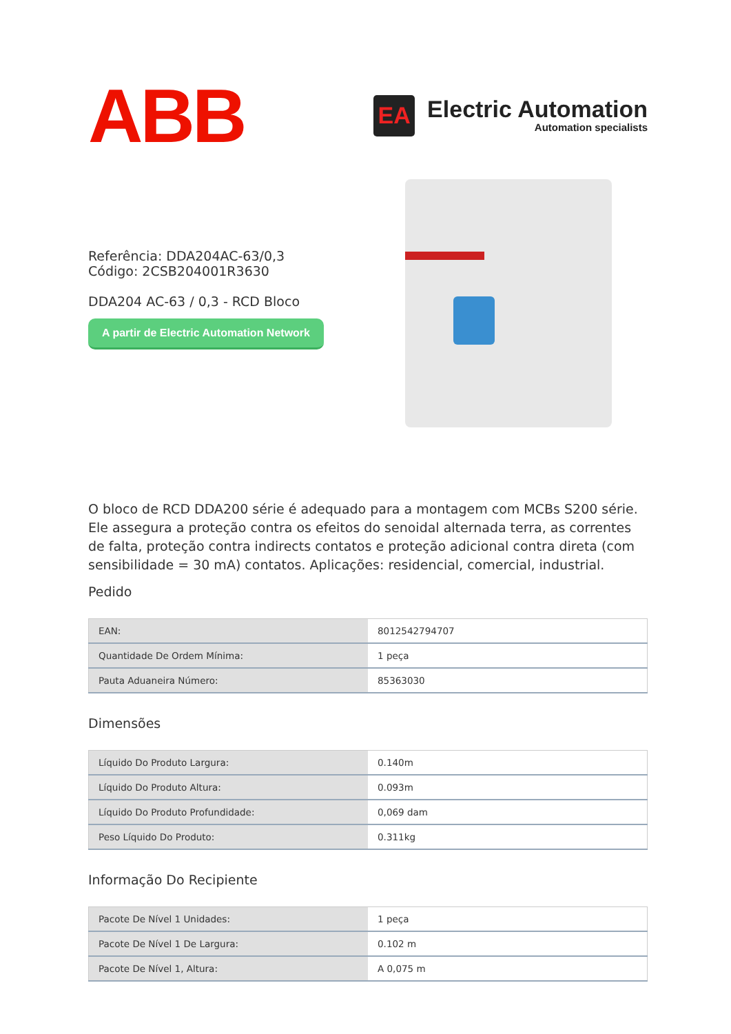ABB
EA
Electric Automation
Automation specialists
Referência: DDA204AC-63/0,3
Código: 2CSB204001R3630
DDA204 AC-63 / 0,3 - RCD Bloco
A partir de Electric Automation Network
O bloco de RCD DDA200 série é adequado para a montagem com MCBs S200 série. Ele assegura a proteção contra os efeitos do senoidal alternada terra, as correntes de falta, proteção contra indirects contatos e proteção adicional contra direta (com sensibilidade = 30 mA) contatos. Aplicações: residencial, comercial, industrial.
Pedido
| EAN: | 8012542794707 |
| Quantidade De Ordem Mínima: | 1 peça |
| Pauta Aduaneira Número: | 85363030 |
Dimensões
| Líquido Do Produto Largura: | 0.140m |
| Líquido Do Produto Altura: | 0.093m |
| Líquido Do Produto Profundidade: | 0,069 dam |
| Peso Líquido Do Produto: | 0.311kg |
Informação Do Recipiente
| Pacote De Nível 1 Unidades: | 1 peça |
| Pacote De Nível 1 De Largura: | 0.102 m |
| Pacote De Nível 1, Altura: | A 0,075 m |